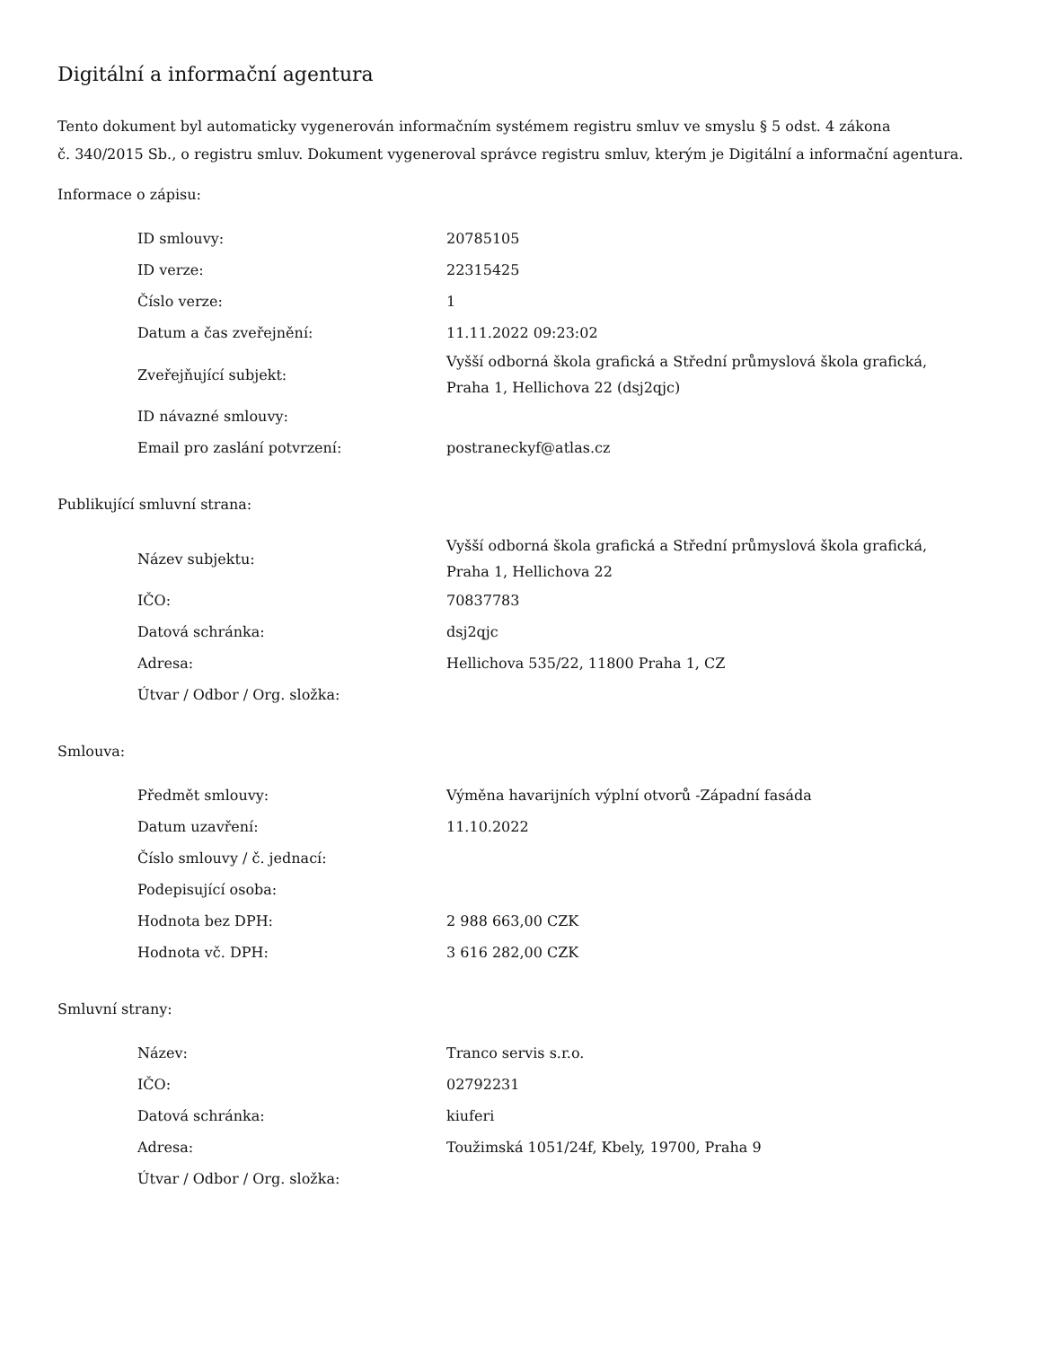Digitální a informační agentura
Tento dokument byl automaticky vygenerován informačním systémem registru smluv ve smyslu § 5 odst. 4 zákona
č. 340/2015 Sb., o registru smluv. Dokument vygeneroval správce registru smluv, kterým je Digitální a informační agentura.
Informace o zápisu:
| ID smlouvy: | 20785105 |
| ID verze: | 22315425 |
| Číslo verze: | 1 |
| Datum a čas zveřejnění: | 11.11.2022 09:23:02 |
| Zveřejňující subjekt: | Vyšší odborná škola grafická a Střední průmyslová škola grafická, Praha 1, Hellichova 22 (dsj2qjc) |
| ID návazné smlouvy: | |
| Email pro zaslání potvrzení: | postraneckyf@atlas.cz |
Publikující smluvní strana:
| Název subjektu: | Vyšší odborná škola grafická a Střední průmyslová škola grafická, Praha 1, Hellichova 22 |
| IČO: | 70837783 |
| Datová schránka: | dsj2qjc |
| Adresa: | Hellichova 535/22, 11800 Praha 1, CZ |
| Útvar / Odbor / Org. složka: | |
Smlouva:
| Předmět smlouvy: | Výměna havarijních výplní otvorů -Západní fasáda |
| Datum uzavření: | 11.10.2022 |
| Číslo smlouvy / č. jednací: | |
| Podepisující osoba: | |
| Hodnota bez DPH: | 2 988 663,00 CZK |
| Hodnota vč. DPH: | 3 616 282,00 CZK |
Smluvní strany:
| Název: | Tranco servis s.r.o. |
| IČO: | 02792231 |
| Datová schránka: | kiuferi |
| Adresa: | Toužimská 1051/24f, Kbely, 19700, Praha 9 |
| Útvar / Odbor / Org. složka: | |